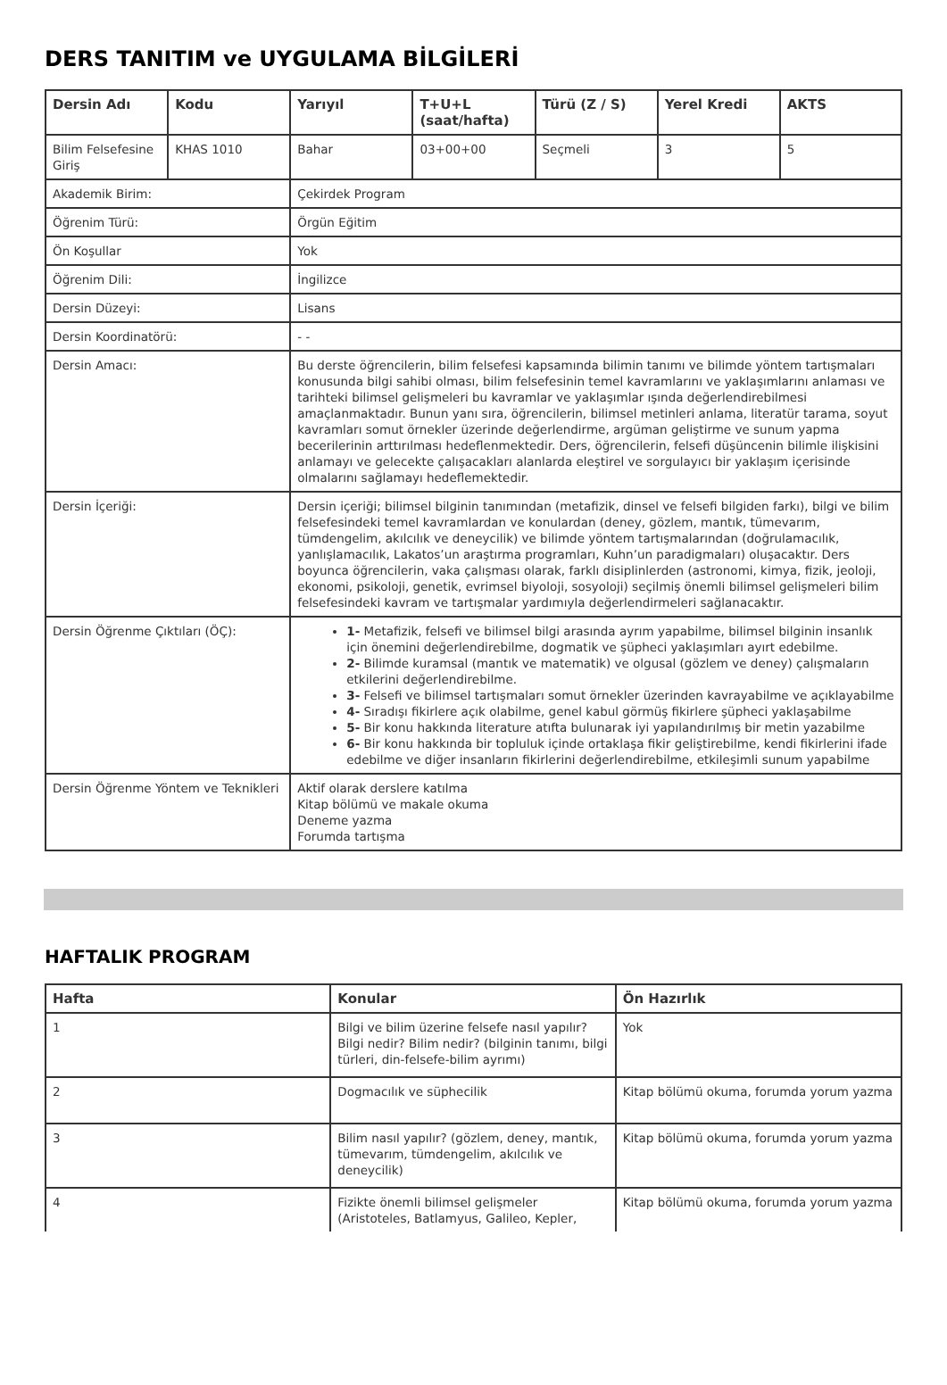DERS TANITIM ve UYGULAMA BİLGİLERİ
| Dersin Adı | Kodu | Yarıyıl | T+U+L (saat/hafta) | Türü (Z / S) | Yerel Kredi | AKTS |
| --- | --- | --- | --- | --- | --- | --- |
| Bilim Felsefesine Giriş | KHAS 1010 | Bahar | 03+00+00 | Seçmeli | 3 | 5 |
| Akademik Birim: | | Çekirdek Program | | | | |
| Öğrenim Türü: | | Örgün Eğitim | | | | |
| Ön Koşullar | | Yok | | | | |
| Öğrenim Dili: | | İngilizce | | | | |
| Dersin Düzeyi: | | Lisans | | | | |
| Dersin Koordinatörü: | | - - | | | | |
| Dersin Amacı: | | Bu derste öğrencilerin, bilim felsefesi kapsamında bilimin tanımı ve bilimde yöntem tartışmaları konusunda bilgi sahibi olması, bilim felsefesinin temel kavramlarını ve yaklaşımlarını anlaması ve tarihteki bilimsel gelişmeleri bu kavramlar ve yaklaşımlar ışında değerlendirebilmesi amaçlanmaktadır. Bunun yanı sıra, öğrencilerin, bilimsel metinleri anlama, literatür tarama, soyut kavramları somut örnekler üzerinde değerlendirme, argüman geliştirme ve sunum yapma becerilerinin arttırılması hedeflenmektedir. Ders, öğrencilerin, felsefi düşüncenin bilimle ilişkisini anlamayı ve gelecekte çalışacakları alanlarda eleştirel ve sorgulayıcı bir yaklaşım içerisinde olmalarını sağlamayı hedeflemektedir. | | | | |
| Dersin İçeriği: | | Dersin içeriği; bilimsel bilginin tanımından (metafizik, dinsel ve felsefi bilgiden farkı), bilgi ve bilim felsefesindeki temel kavramlardan ve konulardan (deney, gözlem, mantık, tümevarım, tümdengelim, akılcılık ve deneycilik) ve bilimde yöntem tartışmalarından (doğrulamacılık, yanlışlamacılık, Lakatos’un araştırma programları, Kuhn’un paradigmaları) oluşacaktır. Ders boyunca öğrencilerin, vaka çalışması olarak, farklı disiplinlerden (astronomi, kimya, fizik, jeoloji, ekonomi, psikoloji, genetik, evrimsel biyoloji, sosyoloji) seçilmiş önemli bilimsel gelişmeleri bilim felsefesindeki kavram ve tartışmalar yardımıyla değerlendirmeleri sağlanacaktır. | | | | |
| Dersin Öğrenme Çıktıları (ÖÇ): | | 1- Metafizik, felsefi ve bilimsel bilgi arasında ayrım yapabilme, bilimsel bilginin insanlık için önemini değerlendirebilme, dogmatik ve şüpheci yaklaşımları ayırt edebilme. 2- Bilimde kuramsal (mantık ve matematik) ve olgusal (gözlem ve deney) çalışmaların etkilerini değerlendirebilme. 3- Felsefi ve bilimsel tartışmaları somut örnekler üzerinden kavrayabilme ve açıklayabilme 4- Sıradışı fikirlere açık olabilme, genel kabul görmüş fikirlere şüpheci yaklaşabilme 5- Bir konu hakkında literature atıfta bulunarak iyi yapılandırılmış bir metin yazabilme 6- Bir konu hakkında bir topluluk içinde ortaklaşa fikir geliştirebilme, kendi fikirlerini ifade edebilme ve diğer insanların fikirlerini değerlendirebilme, etkileşimli sunum yapabilme | | | | |
| Dersin Öğrenme Yöntem ve Teknikleri | | Aktif olarak derslere katılma Kitap bölümü ve makale okuma Deneme yazma Forumda tartışma | | | | |
HAFTALIK PROGRAM
| Hafta | Konular | Ön Hazırlık |
| --- | --- | --- |
| 1 | Bilgi ve bilim üzerine felsefe nasıl yapılır? Bilgi nedir? Bilim nedir? (bilginin tanımı, bilgi türleri, din-felsefe-bilim ayrımı) | Yok |
| 2 | Dogmacılık ve süphecilik | Kitap bölümü okuma, forumda yorum yazma |
| 3 | Bilim nasıl yapılır? (gözlem, deney, mantık, tümevarım, tümdengelim, akılcılık ve deneycilik) | Kitap bölümü okuma, forumda yorum yazma |
| 4 | Fizikte önemli bilimsel gelişmeler (Aristoteles, Batlamyus, Galileo, Kepler, | Kitap bölümü okuma, forumda yorum yazma |